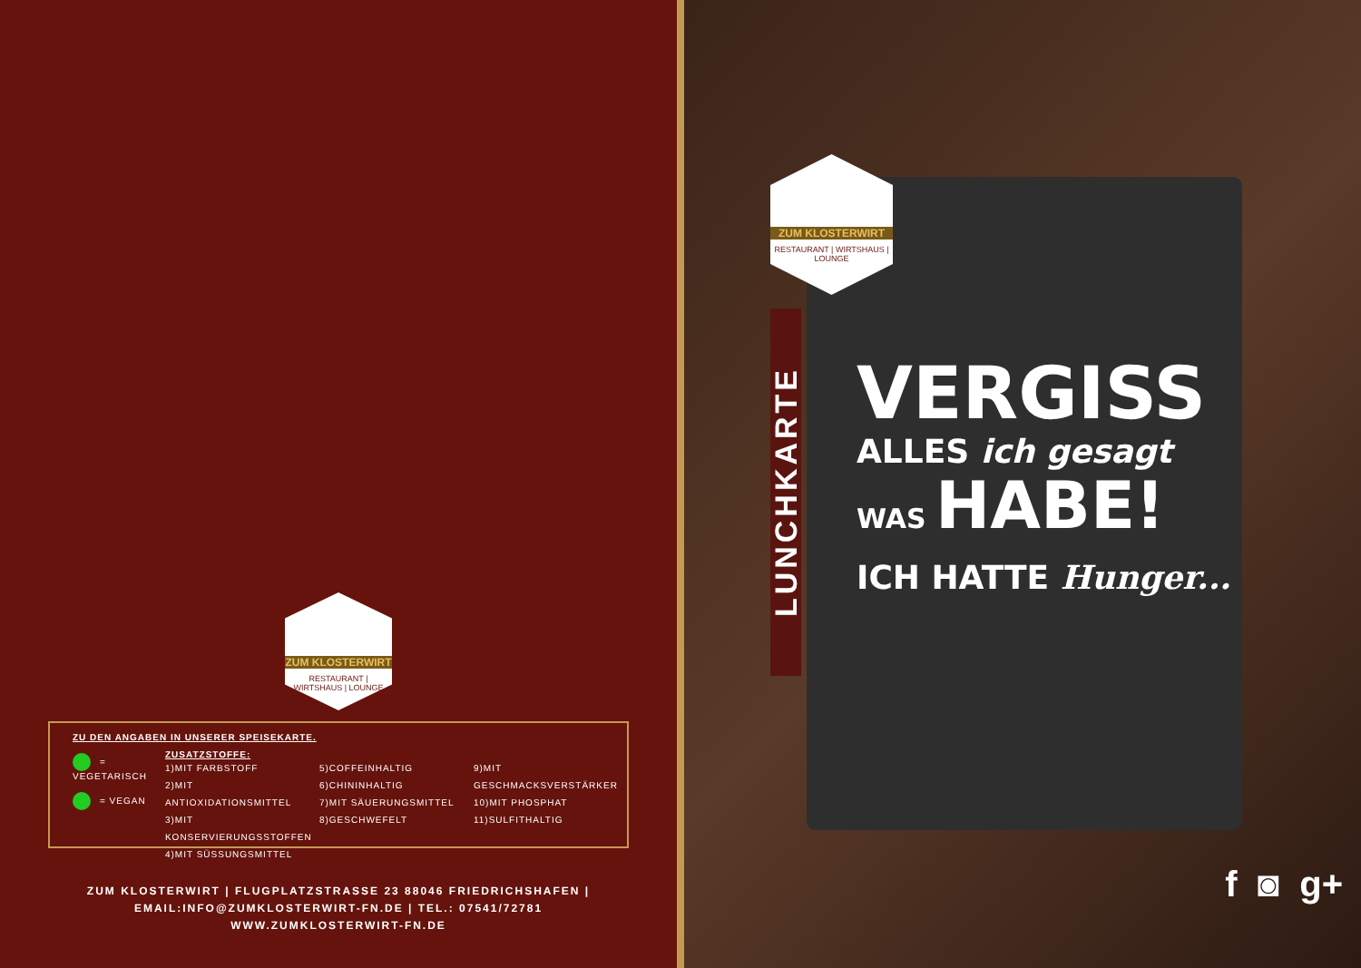ZUM KLOSTERWIRT
RESTAURANT | WIRTSHAUS | LOUNGE
ZU DEN ANGABEN IN UNSERER SPEISEKARTE.
= VEGETARISCH
= VEGAN
ZUSATZSTOFFE:
1)MIT FARBSTOFF
2)MIT ANTIOXIDATIONSMITTEL
3)MIT KONSERVIERUNGSSTOFFEN
4)MIT SÜSSUNGSMITTEL
5)COFFEINHALTIG
6)CHININHALTIG
7)MIT SÄUERUNGSMITTEL
8)GESCHWEFELT
9)MIT GESCHMACKSVERSTÄRKER
10)MIT PHOSPHAT
11)SULFITHALTIG
ZUM KLOSTERWIRT | FLUGPLATZSTRASSE 23 88046 FRIEDRICHSHAFEN |
EMAIL:INFO@ZUMKLOSTERWIRT-FN.DE | TEL.: 07541/72781
WWW.ZUMKLOSTERWIRT-FN.DE
ZUM KLOSTERWIRT
RESTAURANT | WIRTSHAUS | LOUNGE
LUNCHKARTE
VERGISS
ALLES ich gesagt
WAS HABE!
ICH HATTE Hunger...
f ◙ g+